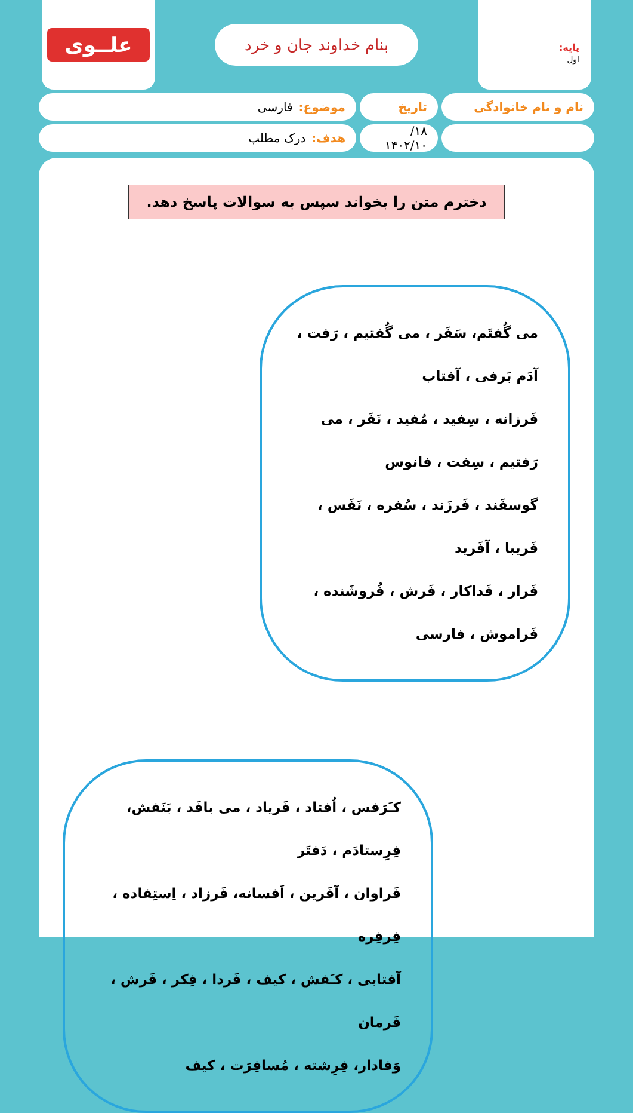پایه:
اول
بنام خداوند جان و خرد
علــوی
نام و نام خانوادگی تاریخ موضوع: فارسی
۱۸/ ۱۴۰۲/۱۰
هدف: درک مطلب
دخترم متن را بخواند سپس به سوالات پاسخ دهد.
می گُفتَم، سَفَر ، می گُفتیم ، رَفت ، آدَم بَرفی ، آفتاب
فَرزانه ، سِفید ، مُفید ، نَفَر ، می رَفتیم ، سِفت ، فانوس
گوسفَند ، فَرزَند ، سُفره ، نَفَس ، فَریبا ، آفَرید
فَرار ، فَداکار ، فَرش ، فُروشَنده ، فَراموش ، فارسی
کـَرَفس ، اُفتاد ، فَریاد ، می بافَد ، بَنَفش، فِرِستادَم ، دَفتَر
فَراوان ، آفَرین ، اَفسانه، فَرزاد ، اِستِفاده ، فِرفِره
آفتابی ، کـَفش ، کیف ، فَردا ، فِکر ، فَرش ، فَرمان
وَفادار، فِرِشته ، مُسافِرَت ، کیف